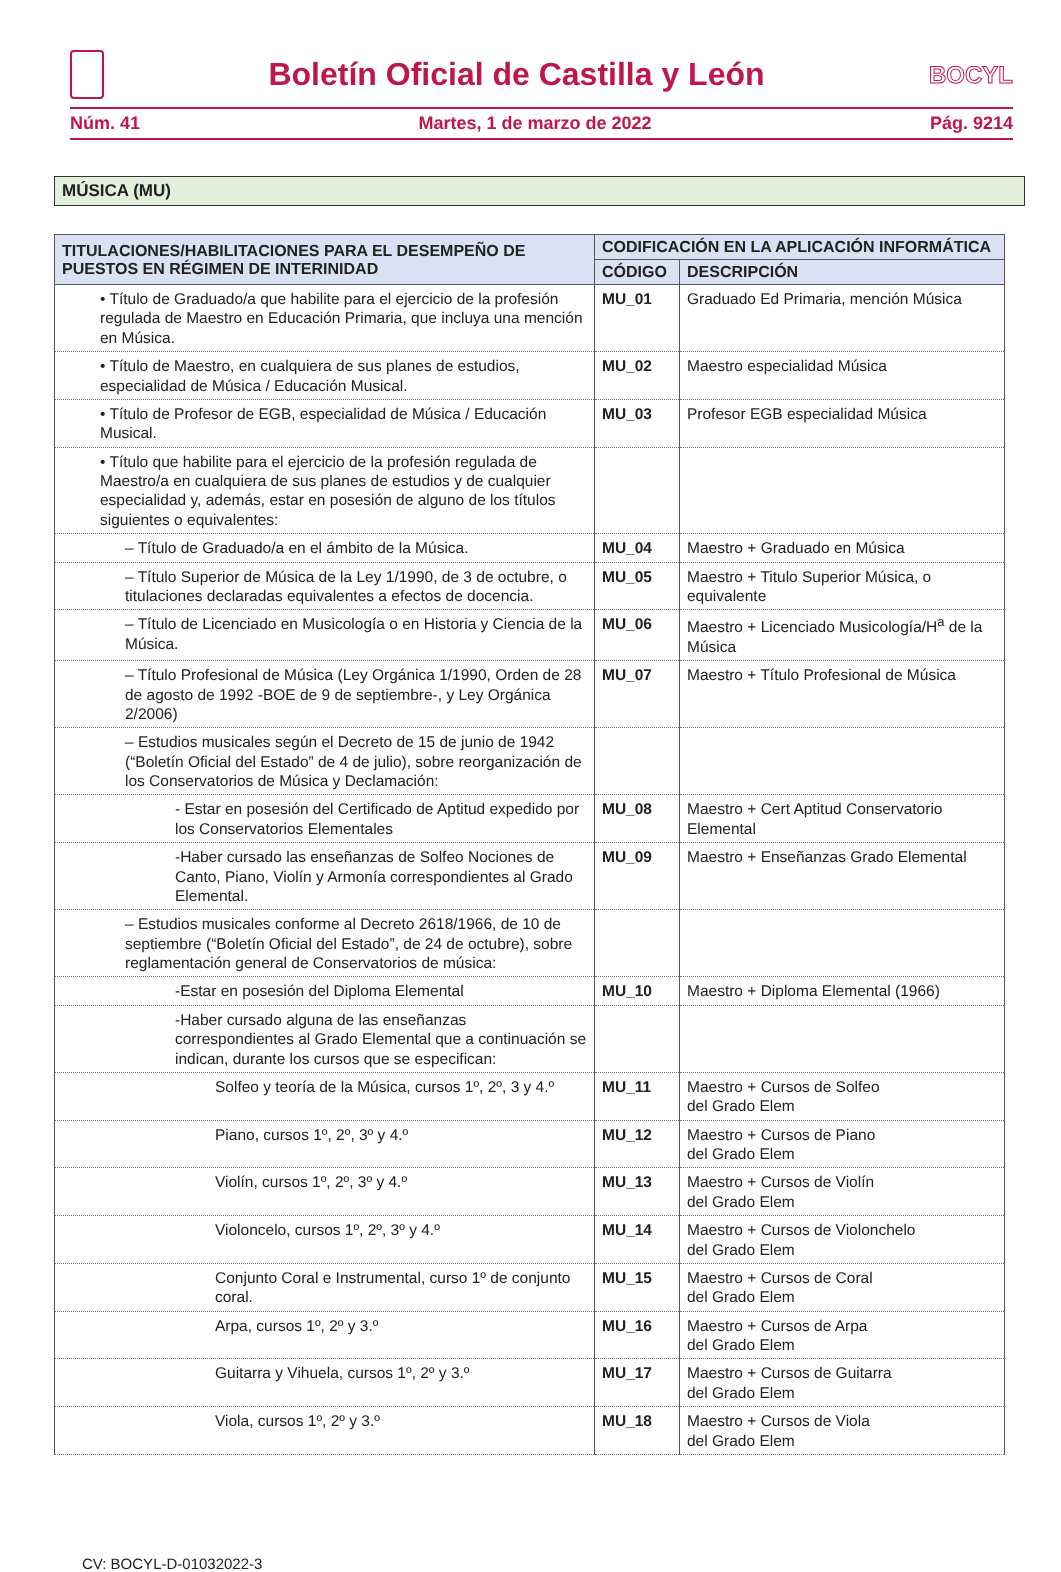Boletín Oficial de Castilla y León
BOCYL
Núm. 41 Martes, 1 de marzo de 2022 Pág. 9214
MÚSICA (MU)
| TITULACIONES/HABILITACIONES PARA EL DESEMPEÑO DE PUESTOS EN RÉGIMEN DE INTERINIDAD | CODIFICACIÓN EN LA APLICACIÓN INFORMÁTICA | |
| --- | --- | --- |
| | CÓDIGO | DESCRIPCIÓN |
| • Título de Graduado/a que habilite para el ejercicio de la profesión regulada de Maestro en Educación Primaria, que incluya una mención en Música. | MU_01 | Graduado Ed Primaria, mención Música |
| • Título de Maestro, en cualquiera de sus planes de estudios, especialidad de Música / Educación Musical. | MU_02 | Maestro especialidad Música |
| • Título de Profesor de EGB, especialidad de Música / Educación Musical. | MU_03 | Profesor EGB especialidad Música |
| • Título que habilite para el ejercicio de la profesión regulada de Maestro/a en cualquiera de sus planes de estudios y de cualquier especialidad y, además, estar en posesión de alguno de los títulos siguientes o equivalentes: | | |
| – Título de Graduado/a en el ámbito de la Música. | MU_04 | Maestro + Graduado en Música |
| – Título Superior de Música de la Ley 1/1990, de 3 de octubre, o titulaciones declaradas equivalentes a efectos de docencia. | MU_05 | Maestro + Titulo Superior Música, o equivalente |
| – Título de Licenciado en Musicología o en Historia y Ciencia de la Música. | MU_06 | Maestro + Licenciado Musicología/H<sup>a</sup> de la Música |
| – Título Profesional de Música (Ley Orgánica 1/1990, Orden de 28 de agosto de 1992 -BOE de 9 de septiembre-, y Ley Orgánica 2/2006) | MU_07 | Maestro + Título Profesional de Música |
| – Estudios musicales según el Decreto de 15 de junio de 1942 (“Boletín Oficial del Estado” de 4 de julio), sobre reorganización de los Conservatorios de Música y Declamación: | | |
| - Estar en posesión del Certificado de Aptitud expedido por los Conservatorios Elementales | MU_08 | Maestro + Cert Aptitud Conservatorio Elemental |
| -Haber cursado las enseñanzas de Solfeo Nociones de Canto, Piano, Violín y Armonía correspondientes al Grado Elemental. | MU_09 | Maestro + Enseñanzas Grado Elemental |
| – Estudios musicales conforme al Decreto 2618/1966, de 10 de septiembre (“Boletín Oficial del Estado”, de 24 de octubre), sobre reglamentación general de Conservatorios de música: | | |
| -Estar en posesión del Diploma Elemental | MU_10 | Maestro + Diploma Elemental (1966) |
| -Haber cursado alguna de las enseñanzas correspondientes al Grado Elemental que a continuación se indican, durante los cursos que se especifican: | | |
| Solfeo y teoría de la Música, cursos 1º, 2º, 3 y 4.º | MU_11 | Maestro + Cursos de Solfeo del Grado Elem |
| Piano, cursos 1º, 2º, 3º y 4.º | MU_12 | Maestro + Cursos de Piano del Grado Elem |
| Violín, cursos 1º, 2º, 3º y 4.º | MU_13 | Maestro + Cursos de Violín del Grado Elem |
| Violoncelo, cursos 1º, 2º, 3º y 4.º | MU_14 | Maestro + Cursos de Violonchelo del Grado Elem |
| Conjunto Coral e Instrumental, curso 1º de conjunto coral. | MU_15 | Maestro + Cursos de Coral del Grado Elem |
| Arpa, cursos 1º, 2º y 3.º | MU_16 | Maestro + Cursos de Arpa del Grado Elem |
| Guitarra y Vihuela, cursos 1º, 2º y 3.º | MU_17 | Maestro + Cursos de Guitarra del Grado Elem |
| Viola, cursos 1º, 2º y 3.º | MU_18 | Maestro + Cursos de Viola del Grado Elem |
CV: BOCYL-D-01032022-3